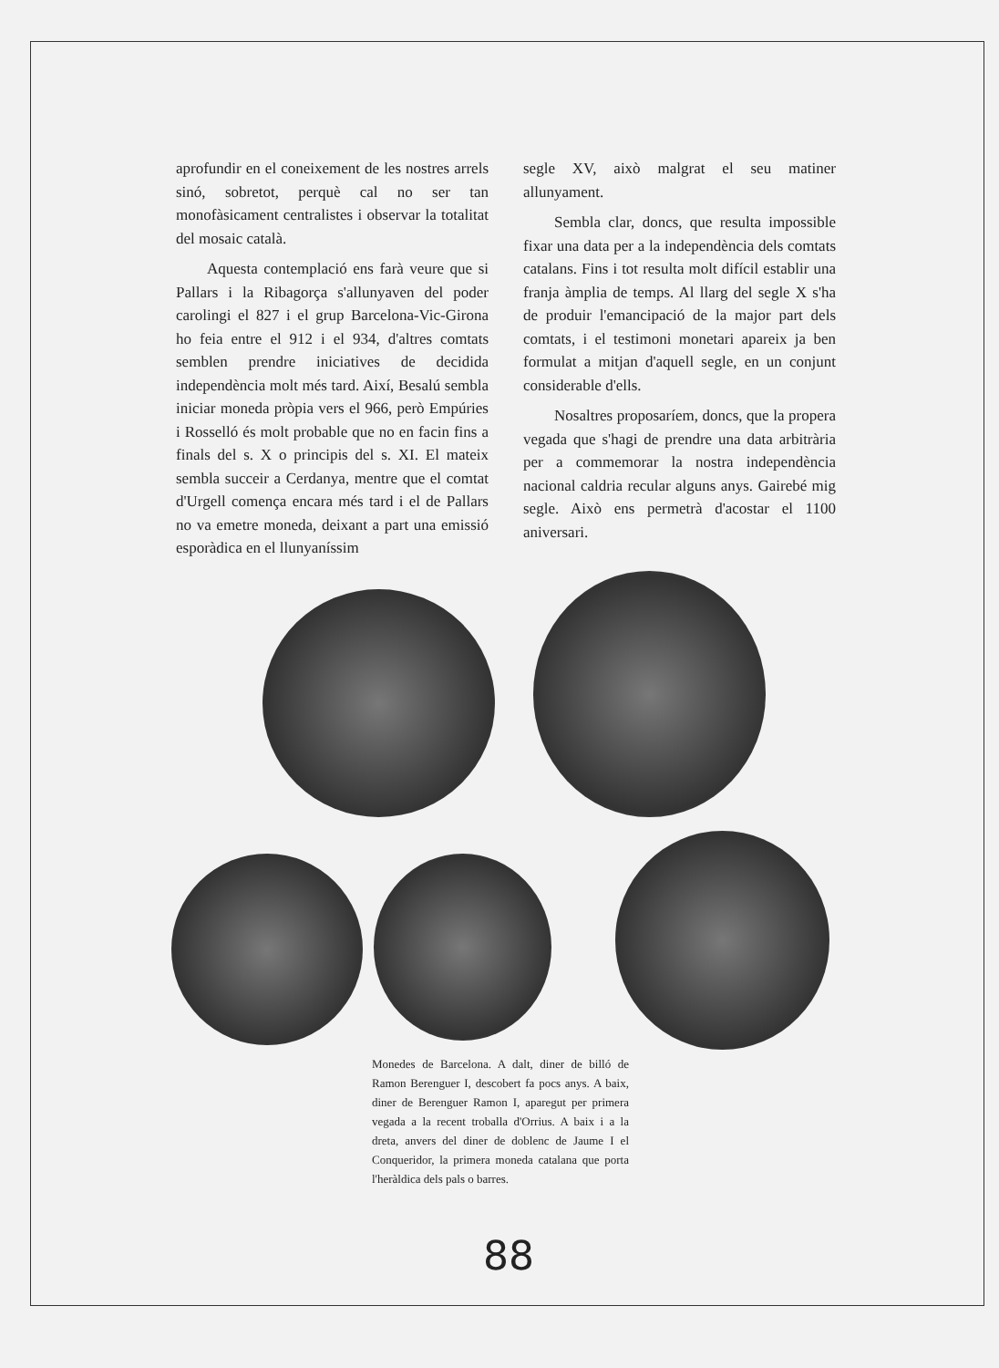aprofundir en el coneixement de les nostres arrels sinó, sobretot, perquè cal no ser tan monofàsicament centralistes i observar la totalitat del mosaic català.
Aquesta contemplació ens farà veure que si Pallars i la Ribagorça s'allunyaven del poder carolingi el 827 i el grup Barcelona-Vic-Girona ho feia entre el 912 i el 934, d'altres comtats semblen prendre iniciatives de decidida independència molt més tard. Així, Besalú sembla iniciar moneda pròpia vers el 966, però Empúries i Rosselló és molt probable que no en facin fins a finals del s. X o principis del s. XI. El mateix sembla succeir a Cerdanya, mentre que el comtat d'Urgell comença encara més tard i el de Pallars no va emetre moneda, deixant a part una emissió esporàdica en el llunyaníssim
segle XV, això malgrat el seu matiner allunyament.
Sembla clar, doncs, que resulta impossible fixar una data per a la independència dels comtats catalans. Fins i tot resulta molt difícil establir una franja àmplia de temps. Al llarg del segle X s'ha de produir l'emancipació de la major part dels comtats, i el testimoni monetari apareix ja ben formulat a mitjan d'aquell segle, en un conjunt considerable d'ells.
Nosaltres proposaríem, doncs, que la propera vegada que s'hagi de prendre una data arbitrària per a commemorar la nostra independència nacional caldria recular alguns anys. Gairebé mig segle. Això ens permetrà d'acostar el 1100 aniversari.
Monedes de Barcelona. A dalt, diner de billó de Ramon Berenguer I, descobert fa pocs anys. A baix, diner de Berenguer Ramon I, aparegut per primera vegada a la recent troballa d'Orrius. A baix i a la dreta, anvers del diner de doblenc de Jaume I el Conqueridor, la primera moneda catalana que porta l'heràldica dels pals o barres.
88